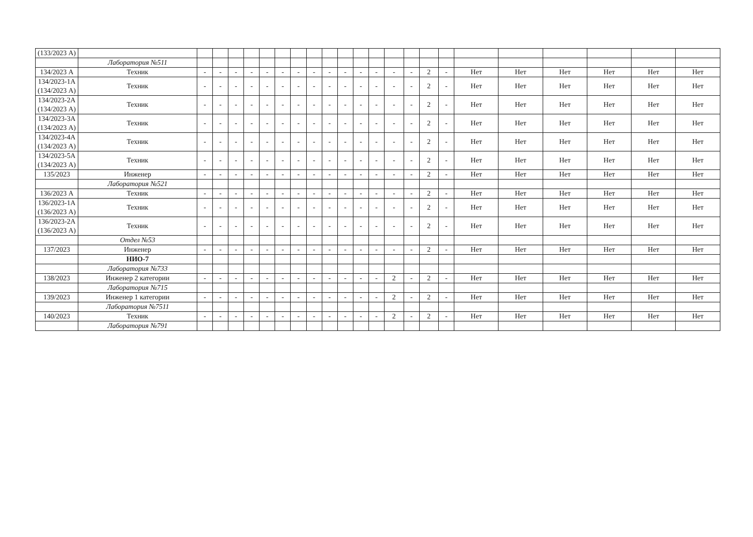| (133/2023 А) | | | | | | | | | | | | | | | | | | | | | | | |
| | Лаборатория №511 | | | | | | | | | | | | | | | | | | | | | | |
| 134/2023 А | Техник | - | - | - | - | - | - | - | - | - | - | - | - | - | - | 2 | - | Нет | Нет | Нет | Нет | Нет | Нет |
| 134/2023-1А (134/2023 А) | Техник | - | - | - | - | - | - | - | - | - | - | - | - | - | - | 2 | - | Нет | Нет | Нет | Нет | Нет | Нет |
| 134/2023-2А (134/2023 А) | Техник | - | - | - | - | - | - | - | - | - | - | - | - | - | - | 2 | - | Нет | Нет | Нет | Нет | Нет | Нет |
| 134/2023-3А (134/2023 А) | Техник | - | - | - | - | - | - | - | - | - | - | - | - | - | - | 2 | - | Нет | Нет | Нет | Нет | Нет | Нет |
| 134/2023-4А (134/2023 А) | Техник | - | - | - | - | - | - | - | - | - | - | - | - | - | - | 2 | - | Нет | Нет | Нет | Нет | Нет | Нет |
| 134/2023-5А (134/2023 А) | Техник | - | - | - | - | - | - | - | - | - | - | - | - | - | - | 2 | - | Нет | Нет | Нет | Нет | Нет | Нет |
| 135/2023 | Инженер | - | - | - | - | - | - | - | - | - | - | - | - | - | - | 2 | - | Нет | Нет | Нет | Нет | Нет | Нет |
| | Лаборатория №521 | | | | | | | | | | | | | | | | | | | | | | |
| 136/2023 А | Техник | - | - | - | - | - | - | - | - | - | - | - | - | - | - | 2 | - | Нет | Нет | Нет | Нет | Нет | Нет |
| 136/2023-1А (136/2023 А) | Техник | - | - | - | - | - | - | - | - | - | - | - | - | - | - | 2 | - | Нет | Нет | Нет | Нет | Нет | Нет |
| 136/2023-2А (136/2023 А) | Техник | - | - | - | - | - | - | - | - | - | - | - | - | - | - | 2 | - | Нет | Нет | Нет | Нет | Нет | Нет |
| | Отдел №53 | | | | | | | | | | | | | | | | | | | | | | |
| 137/2023 | Инженер | - | - | - | - | - | - | - | - | - | - | - | - | - | - | 2 | - | Нет | Нет | Нет | Нет | Нет | Нет |
| | НИО-7 | | | | | | | | | | | | | | | | | | | | | | |
| | Лаборатория №733 | | | | | | | | | | | | | | | | | | | | | | |
| 138/2023 | Инженер 2 категории | - | - | - | - | - | - | - | - | - | - | - | - | 2 | - | 2 | - | Нет | Нет | Нет | Нет | Нет | Нет |
| | Лаборатория №715 | | | | | | | | | | | | | | | | | | | | | | |
| 139/2023 | Инженер 1 категории | - | - | - | - | - | - | - | - | - | - | - | - | 2 | - | 2 | - | Нет | Нет | Нет | Нет | Нет | Нет |
| | Лаборатория №7511 | | | | | | | | | | | | | | | | | | | | | | |
| 140/2023 | Техник | - | - | - | - | - | - | - | - | - | - | - | - | 2 | - | 2 | - | Нет | Нет | Нет | Нет | Нет | Нет |
| | Лаборатория №791 | | | | | | | | | | | | | | | | | | | | | | |